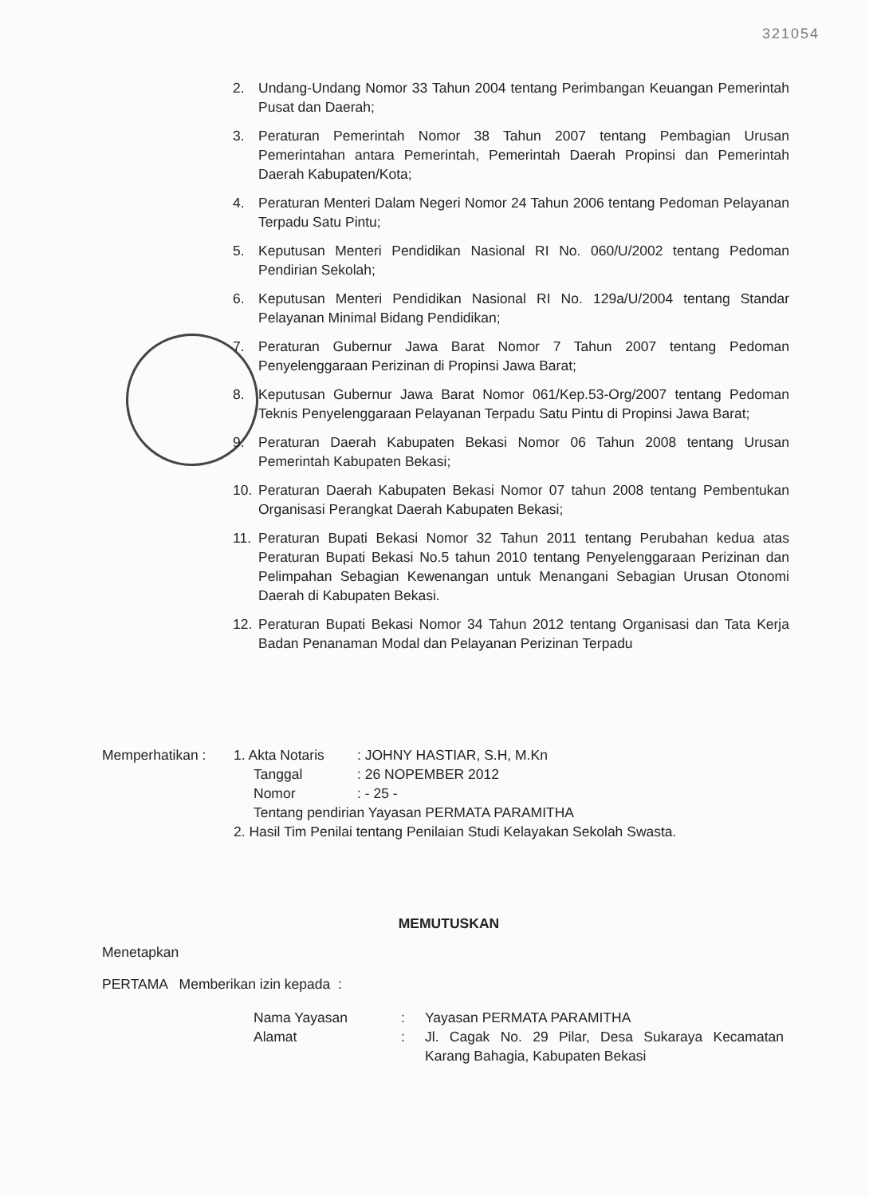321054
2. Undang-Undang Nomor 33 Tahun 2004 tentang Perimbangan Keuangan Pemerintah Pusat dan Daerah;
3. Peraturan Pemerintah Nomor 38 Tahun 2007 tentang Pembagian Urusan Pemerintahan antara Pemerintah, Pemerintah Daerah Propinsi dan Pemerintah Daerah Kabupaten/Kota;
4. Peraturan Menteri Dalam Negeri Nomor 24 Tahun 2006 tentang Pedoman Pelayanan Terpadu Satu Pintu;
5. Keputusan Menteri Pendidikan Nasional RI No. 060/U/2002 tentang Pedoman Pendirian Sekolah;
6. Keputusan Menteri Pendidikan Nasional RI No. 129a/U/2004 tentang Standar Pelayanan Minimal Bidang Pendidikan;
7. Peraturan Gubernur Jawa Barat Nomor 7 Tahun 2007 tentang Pedoman Penyelenggaraan Perizinan di Propinsi Jawa Barat;
8. Keputusan Gubernur Jawa Barat Nomor 061/Kep.53-Org/2007 tentang Pedoman Teknis Penyelenggaraan Pelayanan Terpadu Satu Pintu di Propinsi Jawa Barat;
9. Peraturan Daerah Kabupaten Bekasi Nomor 06 Tahun 2008 tentang Urusan Pemerintah Kabupaten Bekasi;
10. Peraturan Daerah Kabupaten Bekasi Nomor 07 tahun 2008 tentang Pembentukan Organisasi Perangkat Daerah Kabupaten Bekasi;
11. Peraturan Bupati Bekasi Nomor 32 Tahun 2011 tentang Perubahan kedua atas Peraturan Bupati Bekasi No.5 tahun 2010 tentang Penyelenggaraan Perizinan dan Pelimpahan Sebagian Kewenangan untuk Menangani Sebagian Urusan Otonomi Daerah di Kabupaten Bekasi.
12. Peraturan Bupati Bekasi Nomor 34 Tahun 2012 tentang Organisasi dan Tata Kerja Badan Penanaman Modal dan Pelayanan Perizinan Terpadu
Memperhatikan : 1. Akta Notaris: JOHNY HASTIAR, S.H, M.Kn
Tanggal: 26 NOPEMBER 2012
Nomor: - 25 -
Tentang pendirian Yayasan PERMATA PARAMITHA
2. Hasil Tim Penilai tentang Penilaian Studi Kelayakan Sekolah Swasta.
MEMUTUSKAN
Menetapkan
PERTAMA Memberikan izin kepada :
Nama Yayasan: Yayasan PERMATA PARAMITHA
Alamat: Jl. Cagak No. 29 Pilar, Desa Sukaraya Kecamatan Karang Bahagia, Kabupaten Bekasi